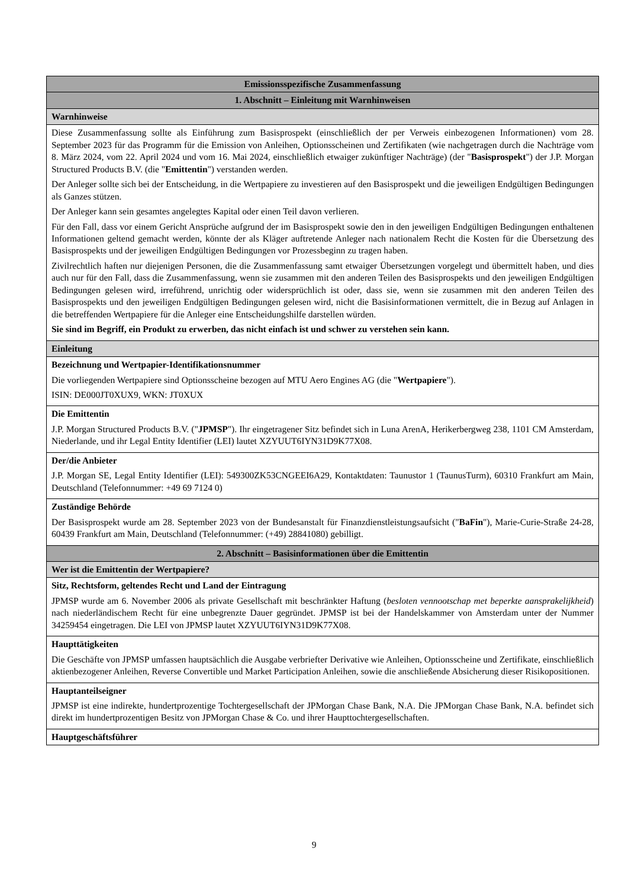| Emissionsspezifische Zusammenfassung |
| --- |
| 1. Abschnitt – Einleitung mit Warnhinweisen |
| Warnhinweise |
| Diese Zusammenfassung sollte als Einführung zum Basisprospekt (einschließlich der per Verweis einbezogenen Informationen) vom 28. September 2023 für das Programm für die Emission von Anleihen, Optionsscheinen und Zertifikaten (wie nachgetragen durch die Nachträge vom 8. März 2024, vom 22. April 2024 und vom 16. Mai 2024, einschließlich etwaiger zukünftiger Nachträge) (der " Basisprospekt ") der J.P. Morgan Structured Products B.V. (die " Emittentin ") verstanden werden. Der Anleger sollte sich bei der Entscheidung, in die Wertpapiere zu investieren auf den Basisprospekt und die jeweiligen Endgültigen Bedingungen als Ganzes stützen. Der Anleger kann sein gesamtes angelegtes Kapital oder einen Teil davon verlieren. Für den Fall, dass vor einem Gericht Ansprüche aufgrund der im Basisprospekt sowie den in den jeweiligen Endgültigen Bedingungen enthaltenen Informationen geltend gemacht werden, könnte der als Kläger auftretende Anleger nach nationalem Recht die Kosten für die Übersetzung des Basisprospekts und der jeweiligen Endgültigen Bedingungen vor Prozessbeginn zu tragen haben. Zivilrechtlich haften nur diejenigen Personen, die die Zusammenfassung samt etwaiger Übersetzungen vorgelegt und übermittelt haben, und dies auch nur für den Fall, dass die Zusammenfassung, wenn sie zusammen mit den anderen Teilen des Basisprospekts und den jeweiligen Endgültigen Bedingungen gelesen wird, irreführend, unrichtig oder widersprüchlich ist oder, dass sie, wenn sie zusammen mit den anderen Teilen des Basisprospekts und den jeweiligen Endgültigen Bedingungen gelesen wird, nicht die Basisinformationen vermittelt, die in Bezug auf Anlagen in die betreffenden Wertpapiere für die Anleger eine Entscheidungshilfe darstellen würden. Sie sind im Begriff, ein Produkt zu erwerben, das nicht einfach ist und schwer zu verstehen sein kann. |
| Einleitung |
| Bezeichnung und Wertpapier-Identifikationsnummer Die vorliegenden Wertpapiere sind Optionsscheine bezogen auf MTU Aero Engines AG (die " Wertpapiere "). ISIN: DE000JT0XUX9, WKN: JT0XUX |
| Die Emittentin J.P. Morgan Structured Products B.V. (" JPMSP "). Ihr eingetragener Sitz befindet sich in Luna ArenA, Herikerbergweg 238, 1101 CM Amsterdam, Niederlande, und ihr Legal Entity Identifier (LEI) lautet XZYUUT6IYN31D9K77X08. |
| Der/die Anbieter J.P. Morgan SE, Legal Entity Identifier (LEI): 549300ZK53CNGEEI6A29, Kontaktdaten: Taunustor 1 (TaunusTurm), 60310 Frankfurt am Main, Deutschland (Telefonnummer: +49 69 7124 0) |
| Zuständige Behörde Der Basisprospekt wurde am 28. September 2023 von der Bundesanstalt für Finanzdienstleistungsaufsicht (" BaFin "), Marie-Curie-Straße 24-28, 60439 Frankfurt am Main, Deutschland (Telefonnummer: (+49) 28841080) gebilligt. |
| 2. Abschnitt – Basisinformationen über die Emittentin |
| Wer ist die Emittentin der Wertpapiere? |
| Sitz, Rechtsform, geltendes Recht und Land der Eintragung JPMSP wurde am 6. November 2006 als private Gesellschaft mit beschränkter Haftung ( besloten vennootschap met beperkte aansprakelijkheid ) nach niederländischem Recht für eine unbegrenzte Dauer gegründet. JPMSP ist bei der Handelskammer von Amsterdam unter der Nummer 34259454 eingetragen. Die LEI von JPMSP lautet XZYUUT6IYN31D9K77X08. |
| Haupttätigkeiten Die Geschäfte von JPMSP umfassen hauptsächlich die Ausgabe verbriefter Derivative wie Anleihen, Optionsscheine und Zertifikate, einschließlich aktienbezogener Anleihen, Reverse Convertible und Market Participation Anleihen, sowie die anschließende Absicherung dieser Risikopositionen. |
| Hauptanteilseigner JPMSP ist eine indirekte, hundertprozentige Tochtergesellschaft der JPMorgan Chase Bank, N.A. Die JPMorgan Chase Bank, N.A. befindet sich direkt im hundertprozentigen Besitz von JPMorgan Chase & Co. und ihrer Haupttochtergesellschaften. |
| Hauptgeschäftsführer |
9